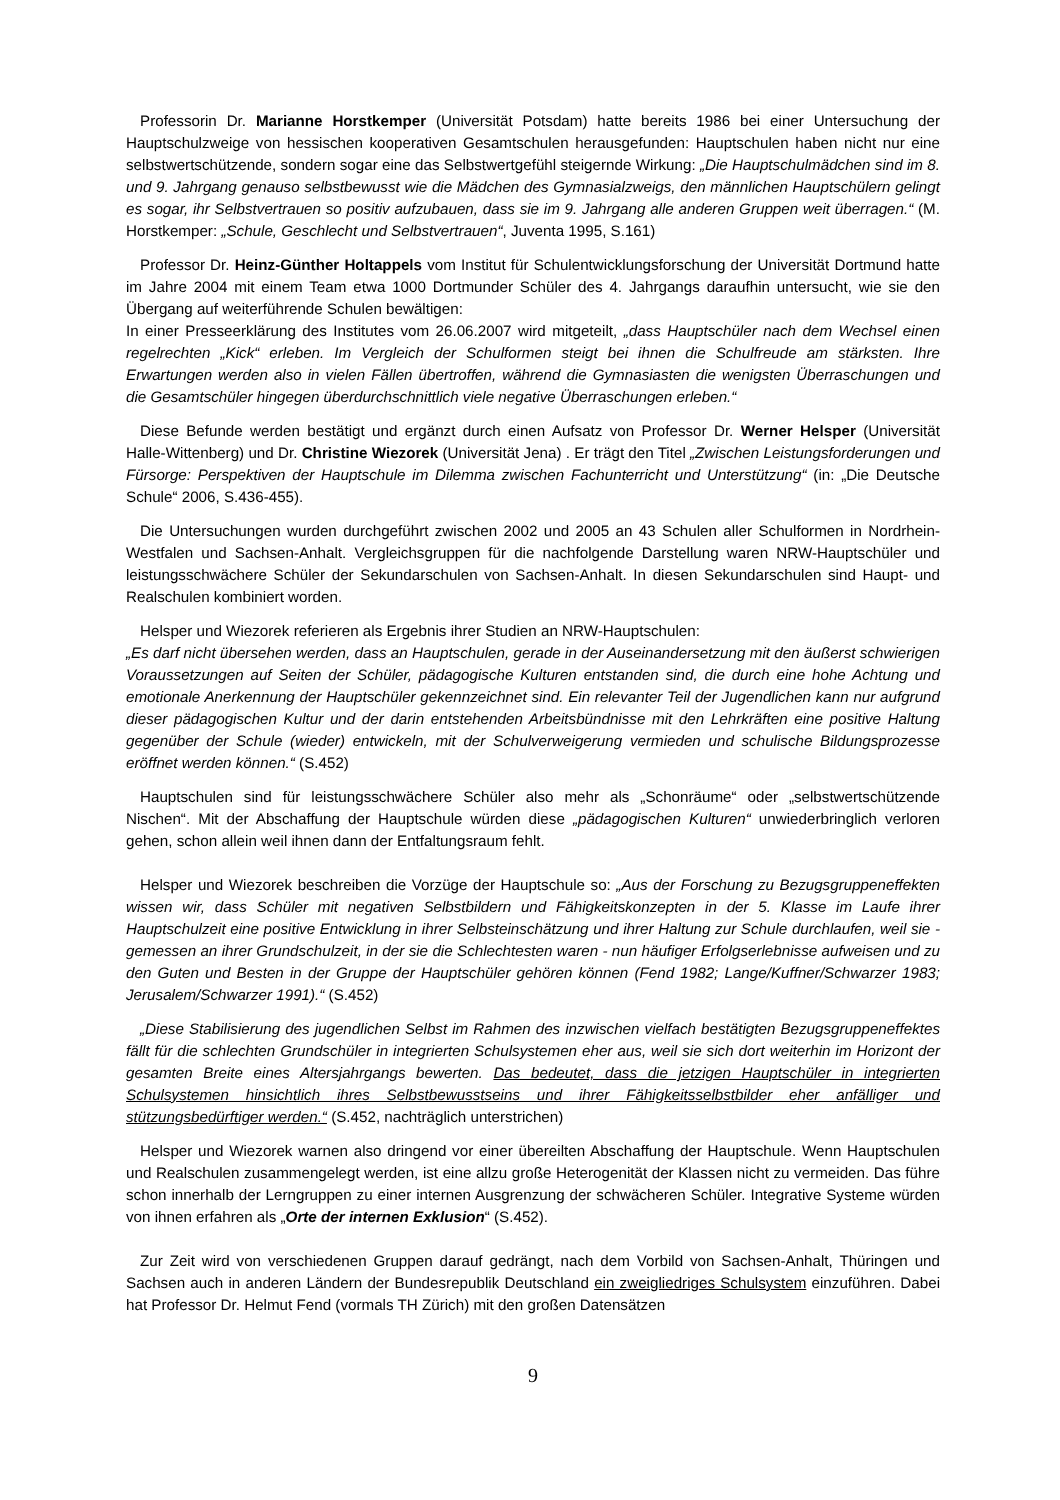Professorin Dr. Marianne Horstkemper (Universität Potsdam) hatte bereits 1986 bei einer Untersuchung der Hauptschulzweige von hessischen kooperativen Gesamtschulen herausgefunden: Hauptschulen haben nicht nur eine selbstwertschützende, sondern sogar eine das Selbstwertgefühl steigernde Wirkung: „Die Hauptschulmädchen sind im 8. und 9. Jahrgang genauso selbstbewusst wie die Mädchen des Gymna­sialzweigs, den männlichen Hauptschülern gelingt es sogar, ihr Selbstvertrauen so positiv aufzubauen, dass sie im 9. Jahrgang alle anderen Gruppen weit überragen.“ (M. Horstkemper: „Schule, Geschlecht und Selbstvertrauen“, Juventa 1995, S.161)
Professor Dr. Heinz-Günther Holtappels vom Institut für Schulentwicklungsforschung der Universität Dortmund hatte im Jahre 2004 mit einem Team etwa 1000 Dortmunder Schüler des 4. Jahrgangs daraufhin untersucht, wie sie den Übergang auf weiterführende Schulen bewältigen:
In einer Presseerklärung des Institutes vom 26.06.2007 wird mitgeteilt, „dass Hauptschüler nach dem Wechsel einen regelrechten „Kick“ erleben. Im Vergleich der Schulformen steigt bei ihnen die Schulfreude am stärksten. Ihre Erwartungen werden also in vielen Fällen übertroffen, während die Gymnasiasten die wenigsten Überraschungen und die Gesamtschüler hingegen überdurchschnittlich viele negative Über­raschungen erleben.“
Diese Befunde werden bestätigt und ergänzt durch einen Aufsatz von Professor Dr. Werner Helsper (Universität Halle-Wittenberg) und Dr. Christine Wiezorek (Universität Jena) . Er trägt den Titel „Zwischen Leistungsforderungen und Fürsorge: Perspektiven der Hauptschule im Dilemma zwischen Fachunterricht und Unterstützung“ (in: „Die Deutsche Schule“ 2006, S.436-455).
Die Untersuchungen wurden durchgeführt zwischen 2002 und 2005 an 43 Schulen aller Schulformen in Nordrhein-Westfalen und Sachsen-Anhalt. Vergleichsgruppen für die nachfolgende Darstellung waren NRW-Hauptschüler und leistungsschwächere Schüler der Sekundarschulen von Sachsen-Anhalt. In diesen Sekundarschulen sind Haupt- und Realschulen kombiniert worden.
Helsper und Wiezorek referieren als Ergebnis ihrer Studien an NRW-Hauptschulen:
„Es darf nicht übersehen werden, dass an Hauptschulen, gerade in der Auseinandersetzung mit den äußerst schwierigen Voraussetzungen auf Seiten der Schüler, pädagogische Kulturen entstanden sind, die durch eine hohe Achtung und emotionale Anerkennung der Hauptschüler gekennzeichnet sind. Ein relevanter Teil der Jugendlichen kann nur aufgrund dieser pädagogischen Kultur und der darin entstehen­den Arbeitsbündnisse mit den Lehrkräften eine positive Haltung gegenüber der Schule (wieder) entwickeln, mit der Schulverweigerung vermieden und schulische Bildungsprozesse eröffnet werden können.“ (S.452)
Hauptschulen sind für leistungsschwächere Schüler also mehr als „Schonräume“ oder „selbstwert­schützende Nischen“. Mit der Abschaffung der Hauptschule würden diese „pädagogischen Kulturen“ un­wiederbringlich verloren gehen, schon allein weil ihnen dann der Entfaltungsraum fehlt.
Helsper und Wiezorek beschreiben die Vorzüge der Hauptschule so: „Aus der Forschung zu Bezugs­gruppeneffekten wissen wir, dass Schüler mit negativen Selbstbildern und Fähigkeitskonzepten in der 5. Klasse im Laufe ihrer Hauptschulzeit eine positive Entwicklung in ihrer Selbsteinschätzung und ihrer Hal­tung zur Schule durchlaufen, weil sie - gemessen an ihrer Grundschulzeit, in der sie die Schlechtesten wa­ren - nun häufiger Erfolgserlebnisse aufweisen und zu den Guten und Besten in der Gruppe der Hauptschü­ler gehören können (Fend 1982; Lange/Kuffner/Schwarzer 1983; Jerusalem/Schwarzer 1991).“ (S.452)
„Diese Stabilisierung des jugendlichen Selbst im Rahmen des inzwischen vielfach bestätigten Bezugs­gruppeneffektes fällt für die schlechten Grundschüler in integrierten Schulsystemen eher aus, weil sie sich dort weiterhin im Horizont der gesamten Breite eines Altersjahrgangs bewerten. Das bedeutet, dass die jetzigen Hauptschüler in integrierten Schulsystemen hinsichtlich ihres Selbstbewusstseins und ihrer Fähig­keitsselbstbilder eher anfälliger und stützungsbedürftiger werden.“ (S.452, nachträglich unterstrichen)
Helsper und Wiezorek warnen also dringend vor einer übereilten Abschaffung der Hauptschule. Wenn Hauptschulen und Realschulen zusammengelegt werden, ist eine allzu große Heterogenität der Klassen nicht zu vermeiden. Das führe schon innerhalb der Lerngruppen zu einer internen Ausgrenzung der schwä­cheren Schüler. Integrative Systeme würden von ihnen erfahren als „Orte der internen Exklusion“ (S.452).
Zur Zeit wird von verschiedenen Gruppen darauf gedrängt, nach dem Vorbild von Sachsen-Anhalt, Thü­ringen und Sachsen auch in anderen Ländern der Bundesrepublik Deutschland ein zweigliedriges Schul­system einzuführen. Dabei hat Professor Dr. Helmut Fend (vormals TH Zürich) mit den großen Datensätzen
9